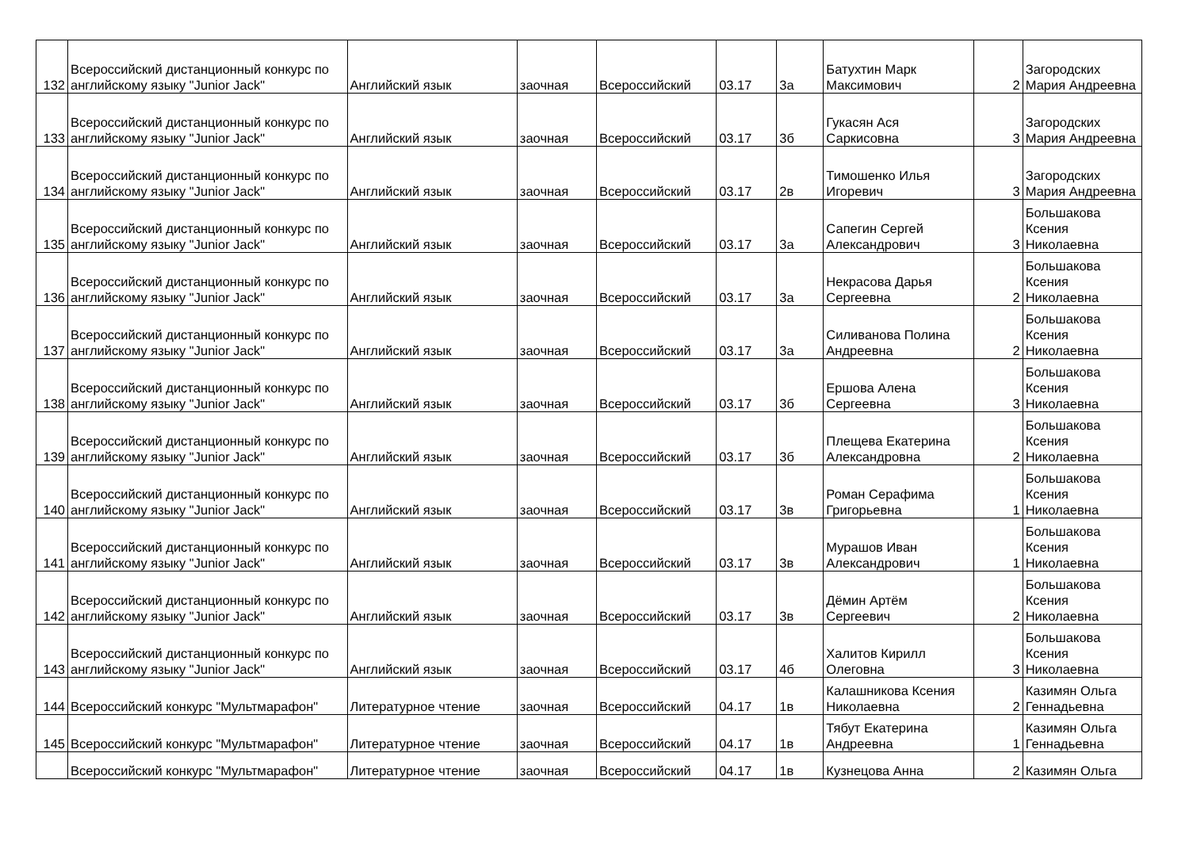| 132 | Всероссийский дистанционный конкурс по английскому языку "Junior Jack" | Английский язык | заочная | Всероссийский | 03.17 | 3а | Батухтин Марк Максимович | 2 | Загородских Мария Андреевна |
| 133 | Всероссийский дистанционный конкурс по английскому языку "Junior Jack" | Английский язык | заочная | Всероссийский | 03.17 | 3б | Гукасян Ася Саркисовна | 3 | Загородских Мария Андреевна |
| 134 | Всероссийский дистанционный конкурс по английскому языку "Junior Jack" | Английский язык | заочная | Всероссийский | 03.17 | 2в | Тимошенко Илья Игоревич | 3 | Загородских Мария Андреевна |
| 135 | Всероссийский дистанционный конкурс по английскому языку "Junior Jack" | Английский язык | заочная | Всероссийский | 03.17 | 3а | Сапегин Сергей Александрович | 3 | Большакова Ксения Николаевна |
| 136 | Всероссийский дистанционный конкурс по английскому языку "Junior Jack" | Английский язык | заочная | Всероссийский | 03.17 | 3а | Некрасова Дарья Сергеевна | 2 | Большакова Ксения Николаевна |
| 137 | Всероссийский дистанционный конкурс по английскому языку "Junior Jack" | Английский язык | заочная | Всероссийский | 03.17 | 3а | Силиванова Полина Андреевна | 2 | Большакова Ксения Николаевна |
| 138 | Всероссийский дистанционный конкурс по английскому языку "Junior Jack" | Английский язык | заочная | Всероссийский | 03.17 | 3б | Ершова Алена Сергеевна | 3 | Большакова Ксения Николаевна |
| 139 | Всероссийский дистанционный конкурс по английскому языку "Junior Jack" | Английский язык | заочная | Всероссийский | 03.17 | 3б | Плещева Екатерина Александровна | 2 | Большакова Ксения Николаевна |
| 140 | Всероссийский дистанционный конкурс по английскому языку "Junior Jack" | Английский язык | заочная | Всероссийский | 03.17 | 3в | Роман Серафима Григорьевна | 1 | Большакова Ксения Николаевна |
| 141 | Всероссийский дистанционный конкурс по английскому языку "Junior Jack" | Английский язык | заочная | Всероссийский | 03.17 | 3в | Мурашов Иван Александрович | 1 | Большакова Ксения Николаевна |
| 142 | Всероссийский дистанционный конкурс по английскому языку "Junior Jack" | Английский язык | заочная | Всероссийский | 03.17 | 3в | Дёмин Артём Сергеевич | 2 | Большакова Ксения Николаевна |
| 143 | Всероссийский дистанционный конкурс по английскому языку "Junior Jack" | Английский язык | заочная | Всероссийский | 03.17 | 4б | Халитов Кирилл Олеговна | 3 | Большакова Ксения Николаевна |
| 144 | Всероссийский конкурс "Мультмарафон" | Литературное чтение | заочная | Всероссийский | 04.17 | 1в | Калашникова Ксения Николаевна | 2 | Казимян Ольга Геннадьевна |
| 145 | Всероссийский конкурс "Мультмарафон" | Литературное чтение | заочная | Всероссийский | 04.17 | 1в | Тябут Екатерина Андреевна | 1 | Казимян Ольга Геннадьевна |
| | Всероссийский конкурс "Мультмарафон" | Литературное чтение | заочная | Всероссийский | 04.17 | 1в | Кузнецова Анна | 2 | Казимян Ольга |